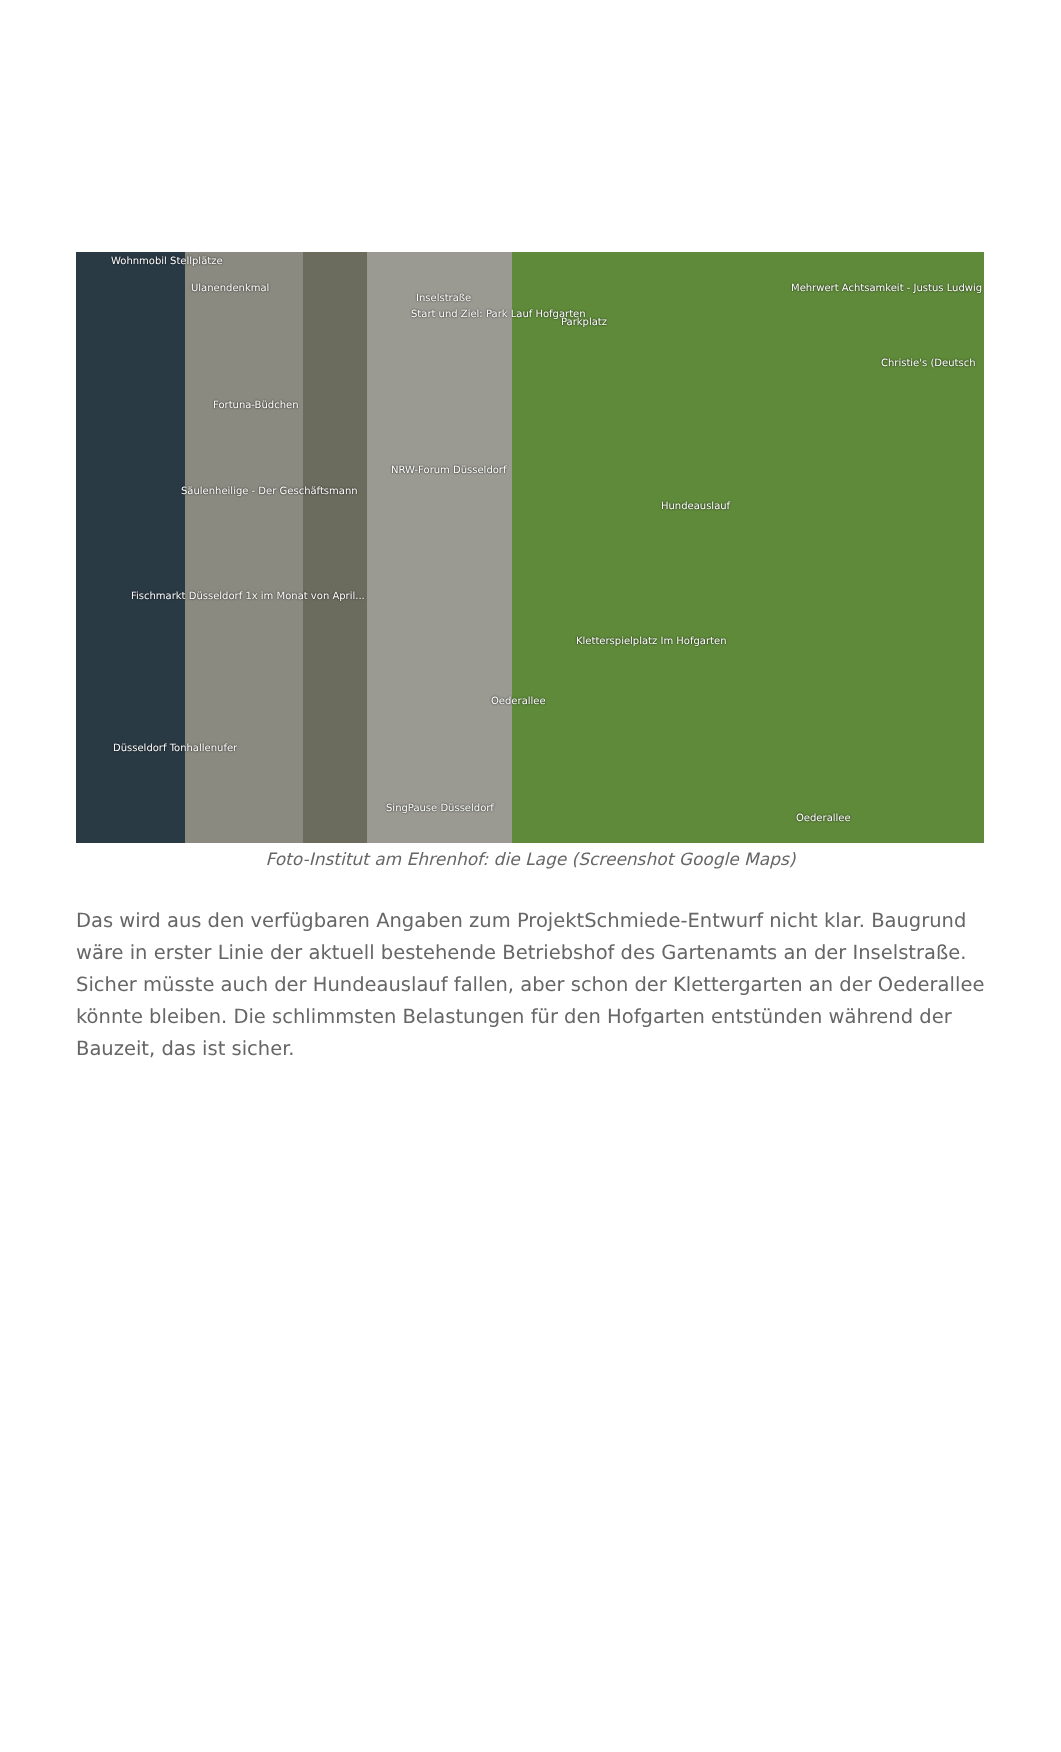Wohnmobil Stellplätze
Ulanendenkmal
Inselstraße
Start und Ziel: Park Lauf Hofgarten
Parkplatz
Mehrwert Achtsamkeit - Justus Ludwig
Christie's (Deutsch
Fortuna-Büdchen
NRW-Forum Düsseldorf
Hundeauslauf
Säulenheilige - Der Geschäftsmann
Fischmarkt Düsseldorf 1x im Monat von April...
Kletterspielplatz Im Hofgarten
Oederallee
Düsseldorf Tonhallenufer
SingPause Düsseldorf
Oederallee
Foto-Institut am Ehrenhof: die Lage (Screenshot Google Maps)
Das wird aus den verfügbaren Angaben zum ProjektSchmiede-Entwurf nicht klar. Baugrund wäre in erster Linie der aktuell bestehende Betriebshof des Gartenamts an der Inselstraße. Sicher müsste auch der Hundeauslauf fallen, aber schon der Klettergarten an der Oederallee könnte bleiben. Die schlimmsten Belastungen für den Hofgarten entstünden während der Bauzeit, das ist sicher.